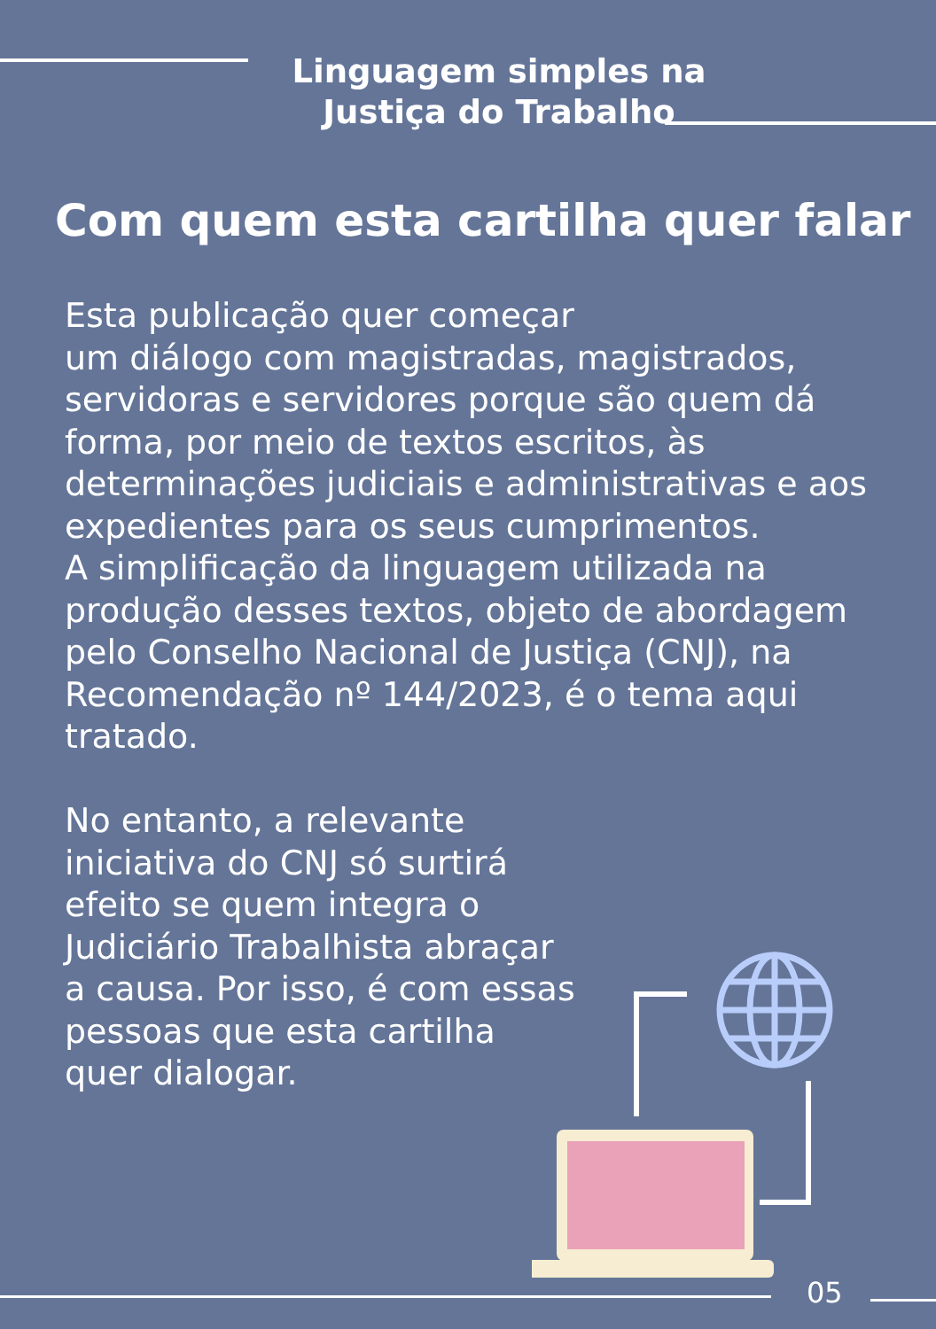Linguagem simples na
Justiça do Trabalho
Com quem esta cartilha quer falar
Esta publicação quer começar
um diálogo com magistradas, magistrados, servidoras e servidores porque são quem dá forma, por meio de textos escritos, às determinações judiciais e administrativas e aos expedientes para os seus cumprimentos.
A simplificação da linguagem utilizada na produção desses textos, objeto de abordagem pelo Conselho Nacional de Justiça (CNJ), na Recomendação nº 144/2023, é o tema aqui tratado.
No entanto, a relevante
iniciativa do CNJ só surtirá
efeito se quem integra o
Judiciário Trabalhista abraçar
a causa. Por isso, é com essas
pessoas que esta cartilha
quer dialogar.
05